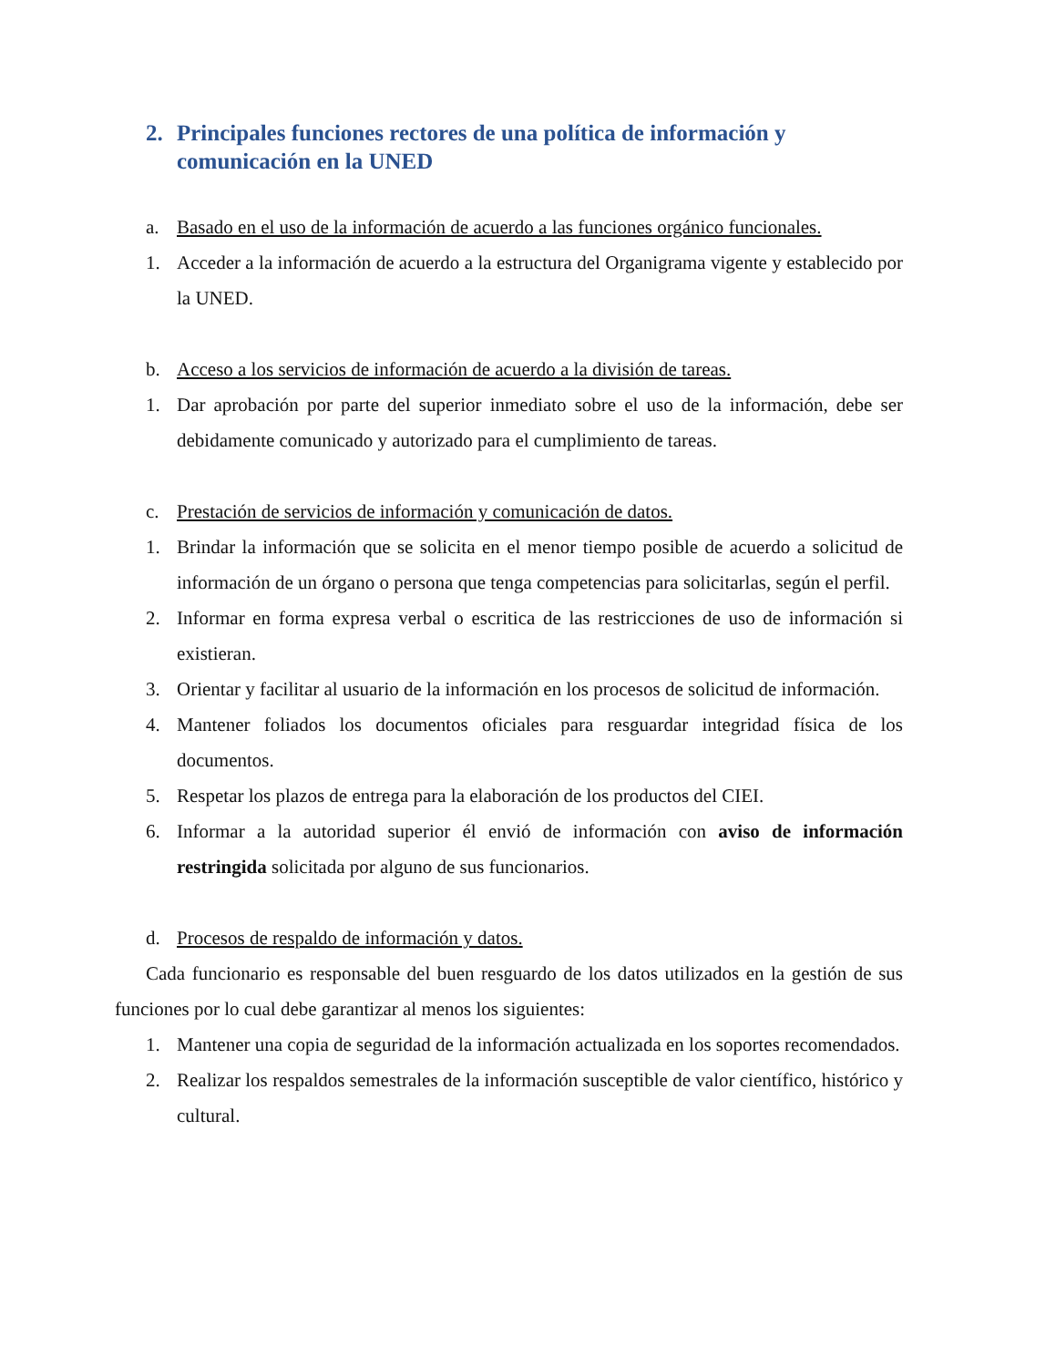2. Principales funciones rectores de una política de información y comunicación en la UNED
a. Basado en el uso de la información de acuerdo a las funciones orgánico funcionales.
1. Acceder a la información de acuerdo a la estructura del Organigrama vigente y establecido por la UNED.
b. Acceso a los servicios de información de acuerdo a la división de tareas.
1. Dar aprobación por parte del superior inmediato sobre el uso de la información, debe ser debidamente comunicado y autorizado para el cumplimiento de tareas.
c. Prestación de servicios de información y comunicación de datos.
1. Brindar la información que se solicita en el menor tiempo posible de acuerdo a solicitud de información de un órgano o persona que tenga competencias para solicitarlas, según el perfil.
2. Informar en forma expresa verbal o escritica de las restricciones de uso de información si existieran.
3. Orientar y facilitar al usuario de la información en los procesos de solicitud de información.
4. Mantener foliados los documentos oficiales para resguardar integridad física de los documentos.
5. Respetar los plazos de entrega para la elaboración de los productos del CIEI.
6. Informar a la autoridad superior él envió de información con aviso de información restringida solicitada por alguno de sus funcionarios.
d. Procesos de respaldo de información y datos.
Cada funcionario es responsable del buen resguardo de los datos utilizados en la gestión de sus funciones por lo cual debe garantizar al menos los siguientes:
1. Mantener una copia de seguridad de la información actualizada en los soportes recomendados.
2. Realizar los respaldos semestrales de la información susceptible de valor científico, histórico y cultural.